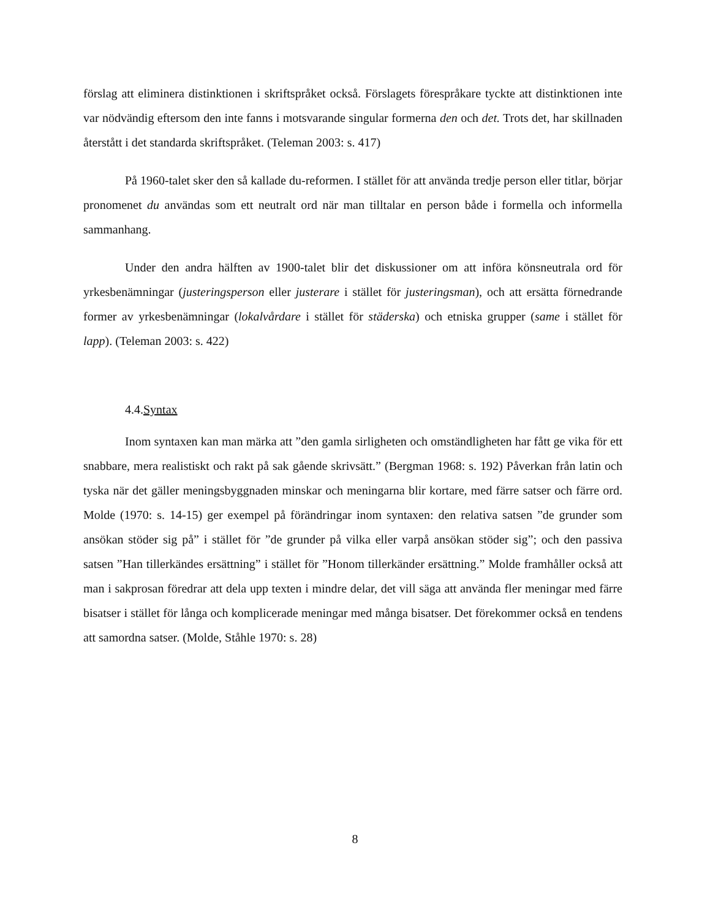förslag att eliminera distinktionen i skriftspråket också. Förslagets förespråkare tyckte att distinktionen inte var nödvändig eftersom den inte fanns i motsvarande singular formerna den och det. Trots det, har skillnaden återstått i det standarda skriftspråket. (Teleman 2003: s. 417)
På 1960-talet sker den så kallade du-reformen. I stället för att använda tredje person eller titlar, börjar pronomenet du användas som ett neutralt ord när man tilltalar en person både i formella och informella sammanhang.
Under den andra hälften av 1900-talet blir det diskussioner om att införa könsneutrala ord för yrkesbenämningar (justeringsperson eller justerare i stället för justeringsman), och att ersätta förnedrande former av yrkesbenämningar (lokalvårdare i stället för städerska) och etniska grupper (same i stället för lapp). (Teleman 2003: s. 422)
4.4.Syntax
Inom syntaxen kan man märka att ”den gamla sirligheten och omständligheten har fått ge vika för ett snabbare, mera realistiskt och rakt på sak gående skrivsätt.” (Bergman 1968: s. 192) Påverkan från latin och tyska när det gäller meningsbyggnaden minskar och meningarna blir kortare, med färre satser och färre ord. Molde (1970: s. 14-15) ger exempel på förändringar inom syntaxen: den relativa satsen ”de grunder som ansökan stöder sig på” i stället för ”de grunder på vilka eller varpå ansökan stöder sig”; och den passiva satsen ”Han tillerkändes ersättning” i stället för ”Honom tillerkänder ersättning.” Molde framhåller också att man i sakprosan föredrar att dela upp texten i mindre delar, det vill säga att använda fler meningar med färre bisatser i stället för långa och komplicerade meningar med många bisatser. Det förekommer också en tendens att samordna satser. (Molde, Ståhle 1970: s. 28)
8